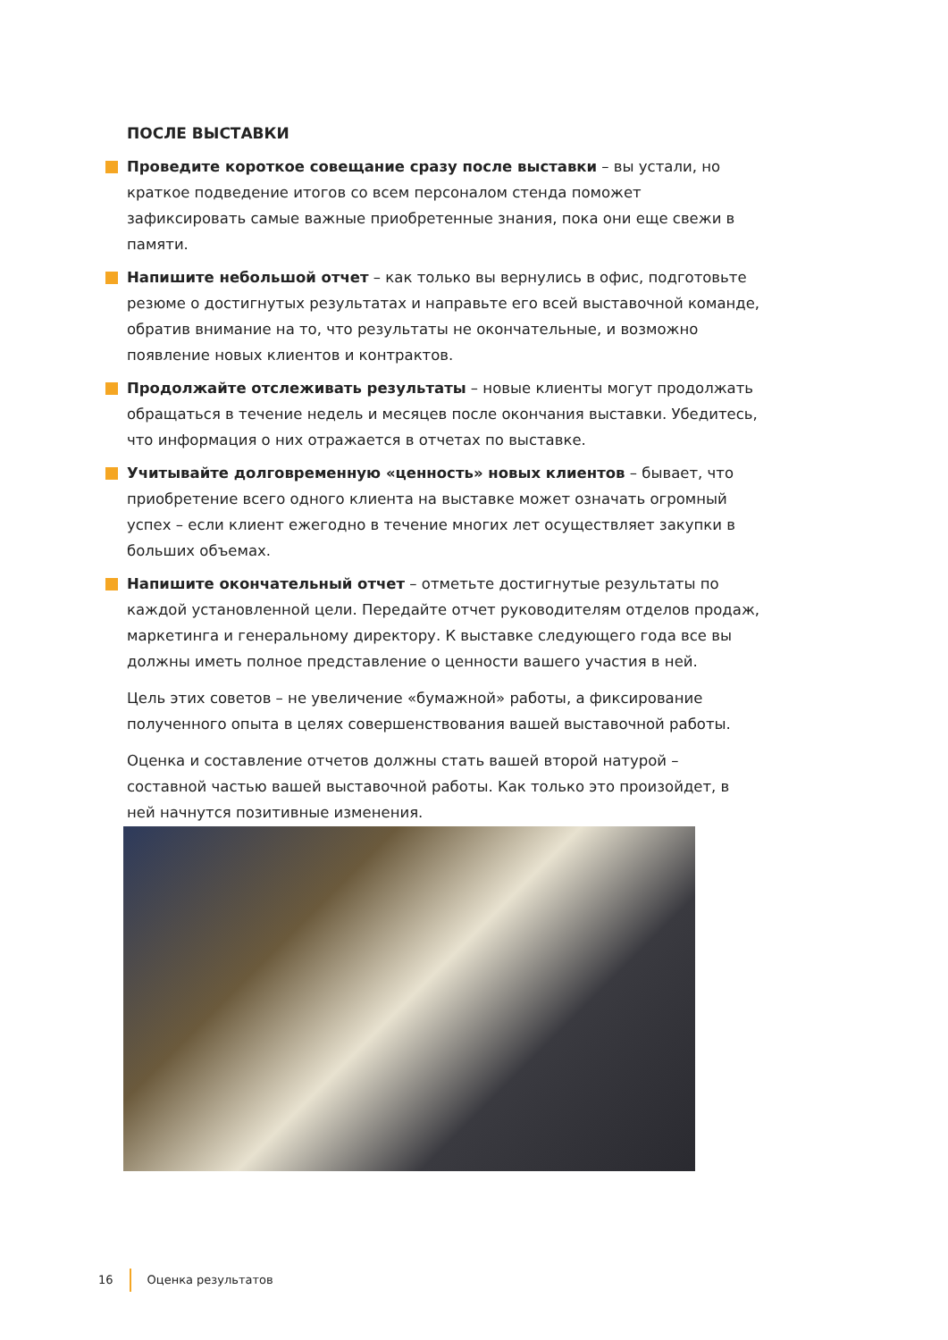ПОСЛЕ ВЫСТАВКИ
Проведите короткое совещание сразу после выставки – вы устали, но краткое подведение итогов со всем персоналом стенда поможет зафиксировать самые важные приобретенные знания, пока они еще свежи в памяти.
Напишите небольшой отчет – как только вы вернулись в офис, подготовьте резюме о достигнутых результатах и направьте его всей выставочной команде, обратив внимание на то, что результаты не окончательные, и возможно появление новых клиентов и контрактов.
Продолжайте отслеживать результаты – новые клиенты могут продолжать обращаться в течение недель и месяцев после окончания выставки. Убедитесь, что информация о них отражается в отчетах по выставке.
Учитывайте долговременную «ценность» новых клиентов – бывает, что приобретение всего одного клиента на выставке может означать огромный успех – если клиент ежегодно в течение многих лет осуществляет закупки в больших объемах.
Напишите окончательный отчет – отметьте достигнутые результаты по каждой установленной цели. Передайте отчет руководителям отделов продаж, маркетинга и генеральному директору. К выставке следующего года все вы должны иметь полное представление о ценности вашего участия в ней.
Цель этих советов – не увеличение «бумажной» работы, а фиксирование полученного опыта в целях совершенствования вашей выставочной работы.
Оценка и составление отчетов должны стать вашей второй натурой – составной частью вашей выставочной работы. Как только это произойдет, в ней начнутся позитивные изменения.
16 Оценка результатов